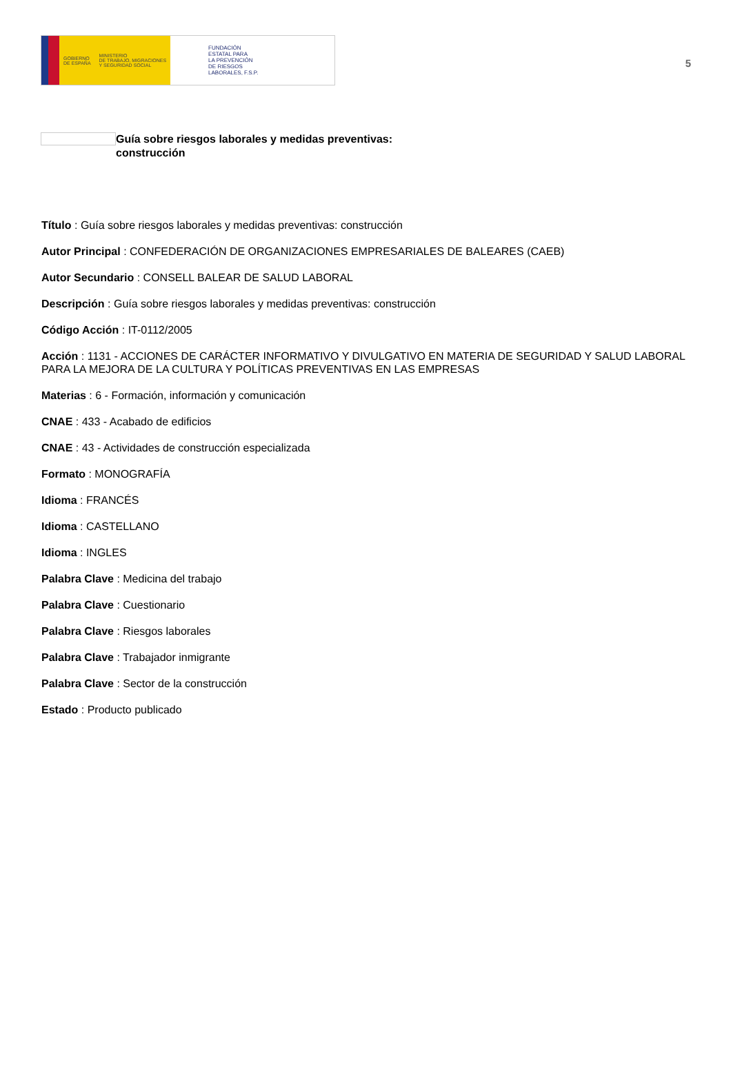GOBIERNO
DE ESPAÑA
MINISTERIO
DE TRABAJO, MIGRACIONES
Y SEGURIDAD SOCIAL
FUNDACIÓN
ESTATAL PARA
LA PREVENCIÓN
DE RIESGOS
LABORALES, F.S.P.
5
Guía sobre riesgos laborales y medidas preventivas:
construcción
Título : Guía sobre riesgos laborales y medidas preventivas: construcción
Autor Principal : CONFEDERACIÓN DE ORGANIZACIONES EMPRESARIALES DE BALEARES (CAEB)
Autor Secundario : CONSELL BALEAR DE SALUD LABORAL
Descripción : Guía sobre riesgos laborales y medidas preventivas: construcción
Código Acción : IT-0112/2005
Acción : 1131 - ACCIONES DE CARÁCTER INFORMATIVO Y DIVULGATIVO EN MATERIA DE SEGURIDAD Y SALUD LABORAL PARA LA MEJORA DE LA CULTURA Y POLÍTICAS PREVENTIVAS EN LAS EMPRESAS
Materias : 6 - Formación, información y comunicación
CNAE : 433 - Acabado de edificios
CNAE : 43 - Actividades de construcción especializada
Formato : MONOGRAFÍA
Idioma : FRANCÉS
Idioma : CASTELLANO
Idioma : INGLES
Palabra Clave : Medicina del trabajo
Palabra Clave : Cuestionario
Palabra Clave : Riesgos laborales
Palabra Clave : Trabajador inmigrante
Palabra Clave : Sector de la construcción
Estado : Producto publicado